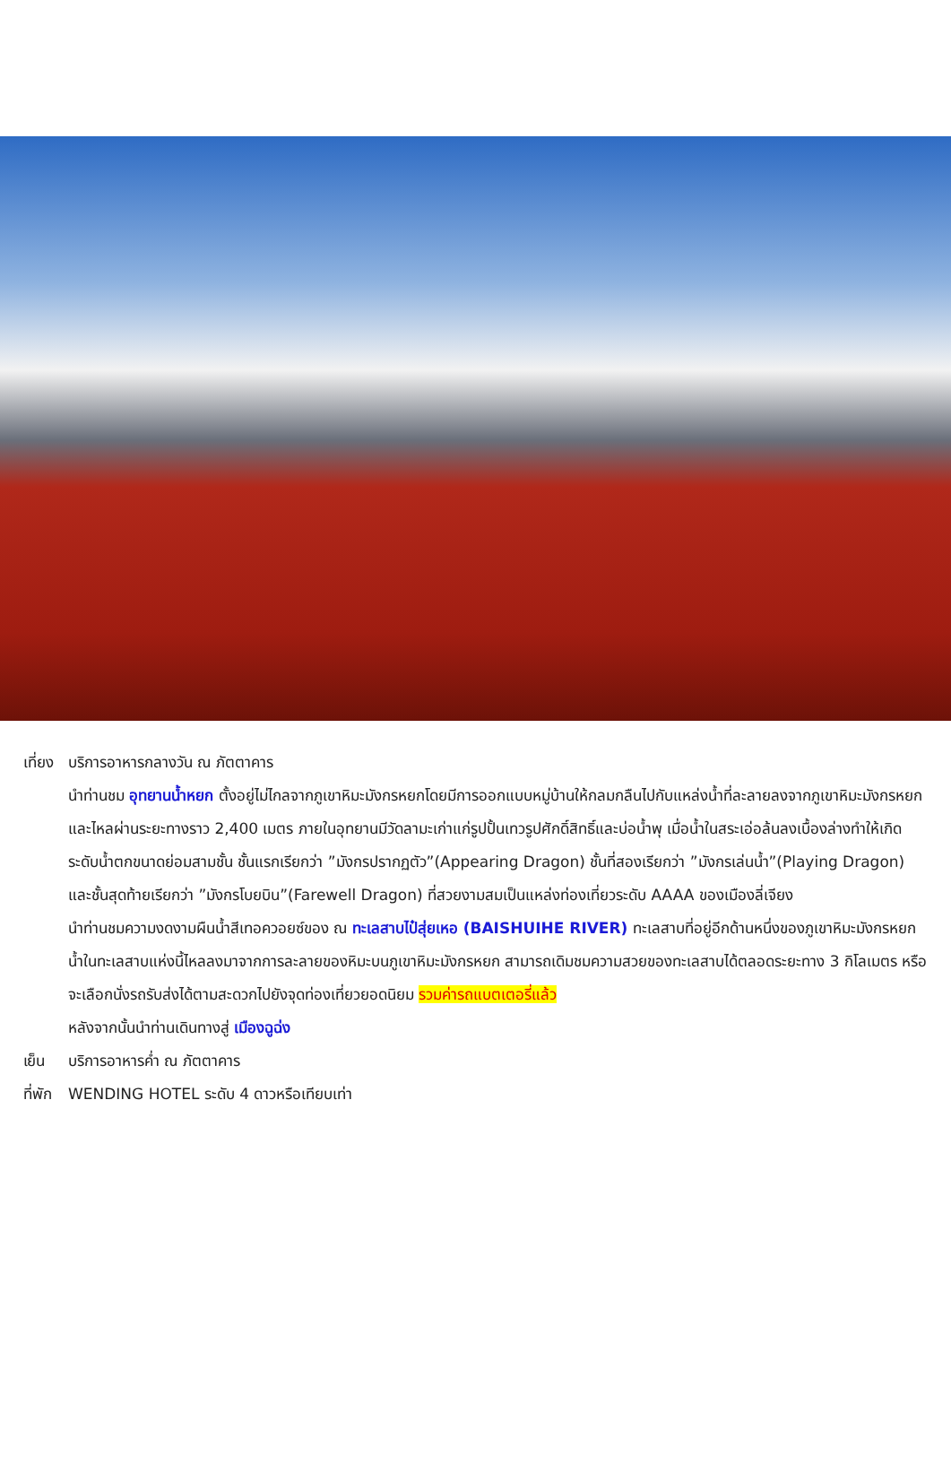เที่ยง บริการอาหารกลางวัน ณ ภัตตาคาร
นำท่านชม อุทยานน้ำหยก ตั้งอยู่ไม่ไกลจากภูเขาหิมะมังกรหยกโดยมีการออกแบบหมู่บ้านให้กลมกลืนไปกับแหล่งน้ำที่ละลายลงจากภูเขาหิมะมังกรหยกและไหลผ่านระยะทางราว 2,400 เมตร ภายในอุทยานมีวัดลามะเก่าแก่รูปปั้นเทวรูปศักดิ์สิทธิ์และบ่อน้ำพุ เมื่อน้ำในสระเอ่อล้นลงเบื้องล่างทำให้เกิดระดับน้ำตกขนาดย่อมสามชั้น ชั้นแรกเรียกว่า ”มังกรปรากฏตัว”(Appearing Dragon) ชั้นที่สองเรียกว่า ”มังกรเล่นน้ำ”(Playing Dragon) และชั้นสุดท้ายเรียกว่า ”มังกรโบยบิน”(Farewell Dragon) ที่สวยงามสมเป็นแหล่งท่องเที่ยวระดับ AAAA ของเมืองลี่เจียง
นำท่านชมความงดงามผืนน้ำสีเทอควอยซ์ของ ณ ทะเลสาบไป๋สุ่ยเหอ (BAISHUIHE RIVER) ทะเลสาบที่อยู่อีกด้านหนึ่งของภูเขาหิมะมังกรหยก น้ำในทะเลสาบแห่งนี้ไหลลงมาจากการละลายของหิมะบนภูเขาหิมะมังกรหยก สามารถเดิมชมความสวยของทะเลสาบได้ตลอดระยะทาง 3 กิโลเมตร หรือจะเลือกนั่งรถรับส่งได้ตามสะดวกไปยังจุดท่องเที่ยวยอดนิยม รวมค่ารถแบตเตอรี่แล้ว
หลังจากนั้นนำท่านเดินทางสู่ เมืองฉูฉ่ง
เย็น บริการอาหารค่ำ ณ ภัตตาคาร
ที่พัก WENDING HOTEL ระดับ 4 ดาวหรือเทียบเท่า